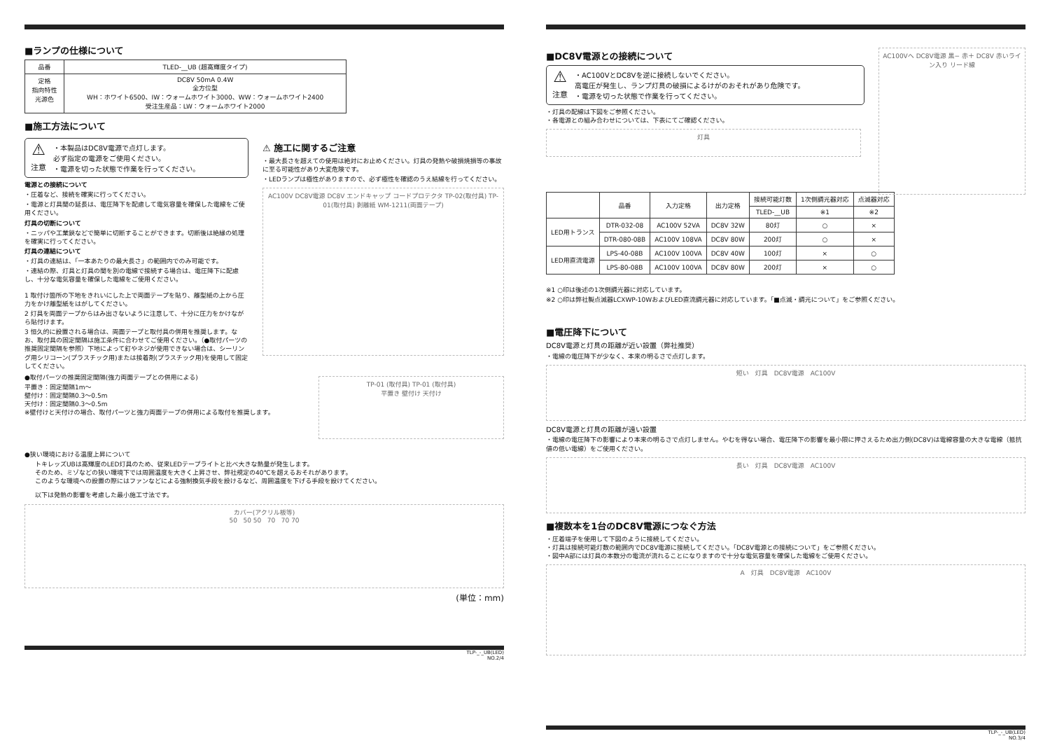■ランプの仕様について
| 品番 | TLED-__UB (超高輝度タイプ) |
| 定格 指向特性 光源色 | DC8V 50mA 0.4W 全方位型 WH：ホワイト6500、IW：ウォームホワイト3000、WW：ウォームホワイト2400 受注生産品：LW：ウォームホワイト2000 |
■施工方法について
⚠
注意
・本製品はDC8V電源で点灯します。
必ず指定の電源をご使用ください。
・電源を切った状態で作業を行ってください。
電源との接続について
・圧着など、接続を確実に行ってください。
・電源と灯具間の延長は、電圧降下を配慮して電気容量を確保した電線をご使用ください。
灯具の切断について
・ニッパや工業鋏などで簡単に切断することができます。切断後は絶縁の処理を確実に行ってください。
灯具の連結について
・灯具の連結は、「一本あたりの最大長さ」の範囲内でのみ可能です。
・連結の際、灯具と灯具の間を別の電線で接続する場合は、電圧降下に配慮し、十分な電気容量を確保した電線をご使用ください。
1 取付け箇所の下地をきれいにした上で両面テープを貼り、離型紙の上から圧力をかけ離型紙をはがしてください。
2 灯具を両面テープからはみ出さないように注意して、十分に圧力をかけながら貼付けます。
3 恒久的に設置される場合は、両面テープと取付具の併用を推奨します。なお、取付具の固定間隔は施工条件に合わせてご使用ください。（●取付パーツの推奨固定間隔を参照）下地によって釘やネジが使用できない場合は、シーリング用シリコーン(プラスチック用)または接着剤(プラスチック用)を使用して固定してください。
⚠ 施工に関するご注意
・最大長さを超えての使用は絶対にお止めください。灯具の発熱や破損焼損等の事故に至る可能性があり大変危険です。
・LEDランプは極性がありますので、必ず極性を確認のうえ結線を行ってください。
AC100V DC8V電源 DC8V エンドキャップ コードプロテクタ TP-02(取付具) TP-01(取付具) 剥離紙 WM-1211(両面テープ)
●取付パーツの推奨固定間隔(強力両面テープとの併用による)
平置き：固定間隔1m～
壁付け：固定間隔0.3～0.5m
天付け：固定間隔0.3～0.5m
※壁付けと天付けの場合、取付パーツと強力両面テープの併用による取付を推奨します。
TP-01 (取付具) TP-01 (取付具)
平置き 壁付け 天付け
●狭い環境における温度上昇について
トキレッズUBは高輝度のLED灯具のため、従来LEDテープライトと比べ大きな熱量が発生します。
そのため、ミゾなどの狭い環境下では周囲温度を大きく上昇させ、弊社規定の40℃を超えるおそれがあります。
このような環境への設置の際にはファンなどによる強制換気手段を設けるなど、周囲温度を下げる手段を設けてください。
以下は発熱の影響を考慮した最小施工寸法です。
カバー(アクリル板等)
50 50 50 70 70 70
(単位：mm)
TLP-_-_UB(LED)
NO.2/4
■DC8V電源との接続について
⚠
注意
・AC100VとDC8Vを逆に接続しないでください。
高電圧が発生し、ランプ灯具の破損によるけがのおそれがあり危険です。
・電源を切った状態で作業を行ってください。
・灯具の配線は下図をご参照ください。
・各電源との組み合わせについては、下表にてご確認ください。
AC100Vへ DC8V電源 黒− 赤＋ DC8V 赤いライン入り リード線
灯具
| | 品番 | 入力定格 | 出力定格 | 接続可能灯数 | 1次側調光器対応 | 点滅器対応 |
| --- | --- | --- | --- | --- | --- | --- |
| | | | | TLED-__UB | ※1 | ※2 |
| LED用トランス | DTR-032-08 | AC100V 52VA | DC8V 32W | 80灯 | ○ | × |
| | DTR-080-08B | AC100V 108VA | DC8V 80W | 200灯 | ○ | × |
| LED用直流電源 | LPS-40-08B | AC100V 100VA | DC8V 40W | 100灯 | × | ○ |
| | LPS-80-08B | AC100V 100VA | DC8V 80W | 200灯 | × | ○ |
※1 ○印は後述の1次側調光器に対応しています。
※2 ○印は弊社製点滅器LCXWP-10WおよびLED直流調光器に対応しています。「■点滅・調光について」をご参照ください。
■電圧降下について
DC8V電源と灯具の距離が近い設置（弊社推奨）
・電線の電圧降下が少なく、本来の明るさで点灯します。
短い　灯具　DC8V電源　AC100V
DC8V電源と灯具の距離が遠い設置
・電線の電圧降下の影響により本来の明るさで点灯しません。やむを得ない場合、電圧降下の影響を最小限に押さえるため出力側(DC8V)は電線容量の大きな電線（抵抗値の低い電線）をご使用ください。
長い　灯具　DC8V電源　AC100V
■複数本を1台のDC8V電源につなぐ方法
・圧着端子を使用して下図のように接続してください。
・灯具は接続可能灯数の範囲内でDC8V電源に接続してください。「DC8V電源との接続について」をご参照ください。
・図中A部には灯具の本数分の電流が流れることになりますので十分な電気容量を確保した電線をご使用ください。
A　灯具　DC8V電源　AC100V
TLP-_-_UB(LED)
NO.3/4